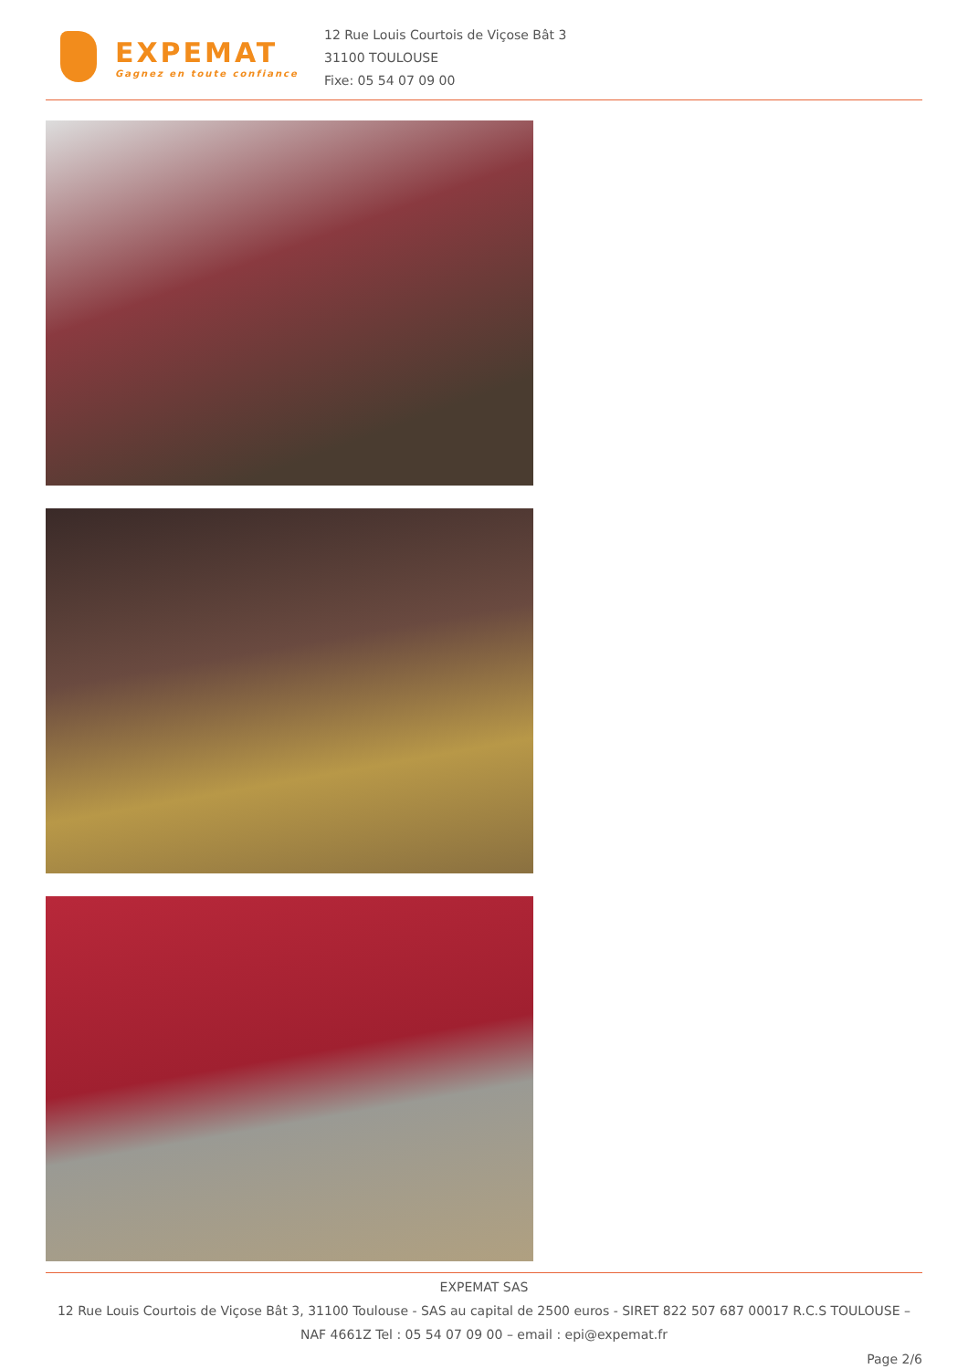EXPEMAT
Gagnez en toute confiance
12 Rue Louis Courtois de Viçose Bât 3
31100 TOULOUSE
Fixe: 05 54 07 09 00
EXPEMAT SAS
12 Rue Louis Courtois de Viçose Bât 3, 31100 Toulouse - SAS au capital de 2500 euros - SIRET 822 507 687 00017 R.C.S TOULOUSE –
NAF 4661Z Tel : 05 54 07 09 00 – email : epi@expemat.fr
Page 2/6